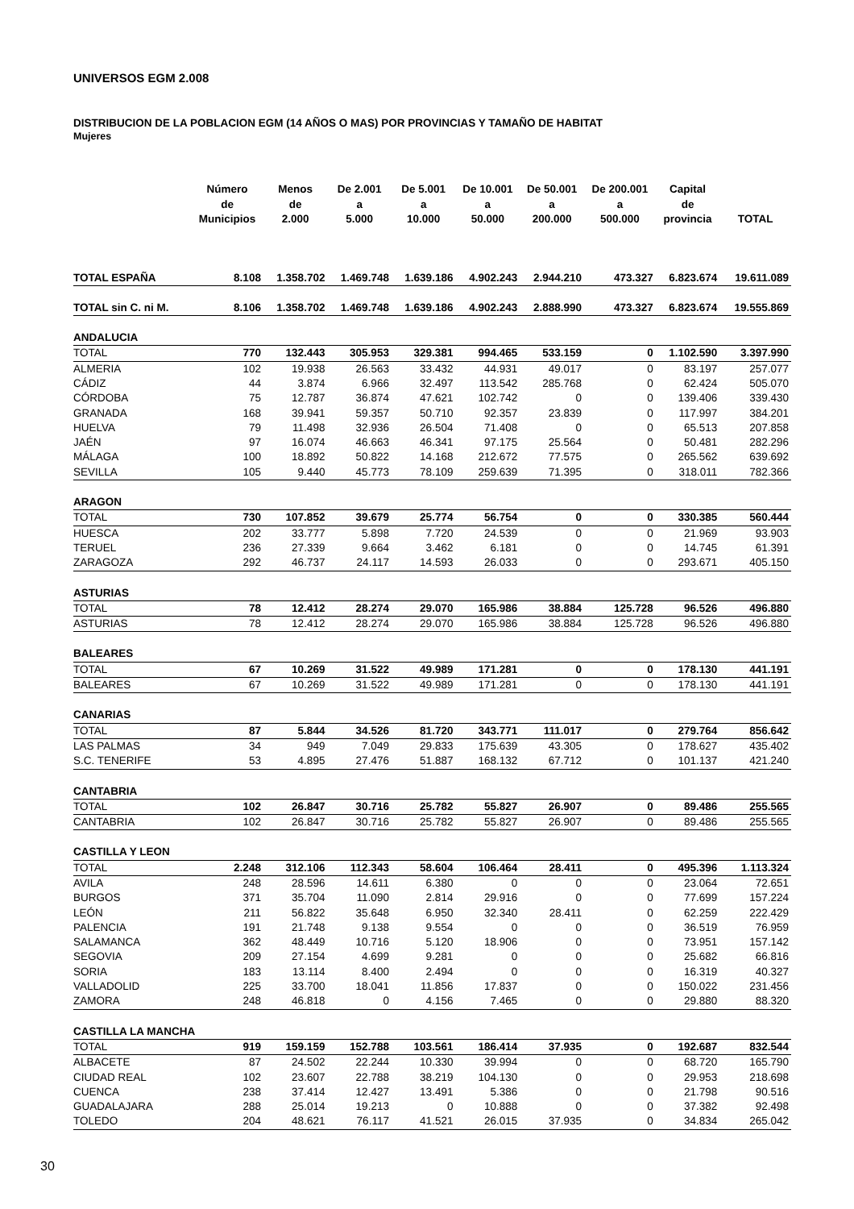UNIVERSOS EGM 2.008
DISTRIBUCION DE LA POBLACION EGM (14 AÑOS O MAS) POR PROVINCIAS Y TAMAÑO DE HABITAT
Mujeres
| | Número de Municipios | Menos de 2.000 | De 2.001 a 5.000 | De 5.001 a 10.000 | De 10.001 a 50.000 | De 50.001 a 200.000 | De 200.001 a 500.000 | Capital de provincia | TOTAL |
| --- | --- | --- | --- | --- | --- | --- | --- | --- | --- |
| TOTAL ESPAÑA | 8.108 | 1.358.702 | 1.469.748 | 1.639.186 | 4.902.243 | 2.944.210 | 473.327 | 6.823.674 | 19.611.089 |
| TOTAL sin C. ni M. | 8.106 | 1.358.702 | 1.469.748 | 1.639.186 | 4.902.243 | 2.888.990 | 473.327 | 6.823.674 | 19.555.869 |
| ANDALUCIA | | | | | | | | | |
| TOTAL | 770 | 132.443 | 305.953 | 329.381 | 994.465 | 533.159 | 0 | 1.102.590 | 3.397.990 |
| ALMERIA | 102 | 19.938 | 26.563 | 33.432 | 44.931 | 49.017 | 0 | 83.197 | 257.077 |
| CÁDIZ | 44 | 3.874 | 6.966 | 32.497 | 113.542 | 285.768 | 0 | 62.424 | 505.070 |
| CÓRDOBA | 75 | 12.787 | 36.874 | 47.621 | 102.742 | 0 | 0 | 139.406 | 339.430 |
| GRANADA | 168 | 39.941 | 59.357 | 50.710 | 92.357 | 23.839 | 0 | 117.997 | 384.201 |
| HUELVA | 79 | 11.498 | 32.936 | 26.504 | 71.408 | 0 | 0 | 65.513 | 207.858 |
| JAÉN | 97 | 16.074 | 46.663 | 46.341 | 97.175 | 25.564 | 0 | 50.481 | 282.296 |
| MÁLAGA | 100 | 18.892 | 50.822 | 14.168 | 212.672 | 77.575 | 0 | 265.562 | 639.692 |
| SEVILLA | 105 | 9.440 | 45.773 | 78.109 | 259.639 | 71.395 | 0 | 318.011 | 782.366 |
| ARAGON | | | | | | | | | |
| TOTAL | 730 | 107.852 | 39.679 | 25.774 | 56.754 | 0 | 0 | 330.385 | 560.444 |
| HUESCA | 202 | 33.777 | 5.898 | 7.720 | 24.539 | 0 | 0 | 21.969 | 93.903 |
| TERUEL | 236 | 27.339 | 9.664 | 3.462 | 6.181 | 0 | 0 | 14.745 | 61.391 |
| ZARAGOZA | 292 | 46.737 | 24.117 | 14.593 | 26.033 | 0 | 0 | 293.671 | 405.150 |
| ASTURIAS | | | | | | | | | |
| TOTAL | 78 | 12.412 | 28.274 | 29.070 | 165.986 | 38.884 | 125.728 | 96.526 | 496.880 |
| ASTURIAS | 78 | 12.412 | 28.274 | 29.070 | 165.986 | 38.884 | 125.728 | 96.526 | 496.880 |
| BALEARES | | | | | | | | | |
| TOTAL | 67 | 10.269 | 31.522 | 49.989 | 171.281 | 0 | 0 | 178.130 | 441.191 |
| BALEARES | 67 | 10.269 | 31.522 | 49.989 | 171.281 | 0 | 0 | 178.130 | 441.191 |
| CANARIAS | | | | | | | | | |
| TOTAL | 87 | 5.844 | 34.526 | 81.720 | 343.771 | 111.017 | 0 | 279.764 | 856.642 |
| LAS PALMAS | 34 | 949 | 7.049 | 29.833 | 175.639 | 43.305 | 0 | 178.627 | 435.402 |
| S.C. TENERIFE | 53 | 4.895 | 27.476 | 51.887 | 168.132 | 67.712 | 0 | 101.137 | 421.240 |
| CANTABRIA | | | | | | | | | |
| TOTAL | 102 | 26.847 | 30.716 | 25.782 | 55.827 | 26.907 | 0 | 89.486 | 255.565 |
| CANTABRIA | 102 | 26.847 | 30.716 | 25.782 | 55.827 | 26.907 | 0 | 89.486 | 255.565 |
| CASTILLA Y LEON | | | | | | | | | |
| TOTAL | 2.248 | 312.106 | 112.343 | 58.604 | 106.464 | 28.411 | 0 | 495.396 | 1.113.324 |
| AVILA | 248 | 28.596 | 14.611 | 6.380 | 0 | 0 | 0 | 23.064 | 72.651 |
| BURGOS | 371 | 35.704 | 11.090 | 2.814 | 29.916 | 0 | 0 | 77.699 | 157.224 |
| LEÓN | 211 | 56.822 | 35.648 | 6.950 | 32.340 | 28.411 | 0 | 62.259 | 222.429 |
| PALENCIA | 191 | 21.748 | 9.138 | 9.554 | 0 | 0 | 0 | 36.519 | 76.959 |
| SALAMANCA | 362 | 48.449 | 10.716 | 5.120 | 18.906 | 0 | 0 | 73.951 | 157.142 |
| SEGOVIA | 209 | 27.154 | 4.699 | 9.281 | 0 | 0 | 0 | 25.682 | 66.816 |
| SORIA | 183 | 13.114 | 8.400 | 2.494 | 0 | 0 | 0 | 16.319 | 40.327 |
| VALLADOLID | 225 | 33.700 | 18.041 | 11.856 | 17.837 | 0 | 0 | 150.022 | 231.456 |
| ZAMORA | 248 | 46.818 | 0 | 4.156 | 7.465 | 0 | 0 | 29.880 | 88.320 |
| CASTILLA LA MANCHA | | | | | | | | | |
| TOTAL | 919 | 159.159 | 152.788 | 103.561 | 186.414 | 37.935 | 0 | 192.687 | 832.544 |
| ALBACETE | 87 | 24.502 | 22.244 | 10.330 | 39.994 | 0 | 0 | 68.720 | 165.790 |
| CIUDAD REAL | 102 | 23.607 | 22.788 | 38.219 | 104.130 | 0 | 0 | 29.953 | 218.698 |
| CUENCA | 238 | 37.414 | 12.427 | 13.491 | 5.386 | 0 | 0 | 21.798 | 90.516 |
| GUADALAJARA | 288 | 25.014 | 19.213 | 0 | 10.888 | 0 | 0 | 37.382 | 92.498 |
| TOLEDO | 204 | 48.621 | 76.117 | 41.521 | 26.015 | 37.935 | 0 | 34.834 | 265.042 |
30